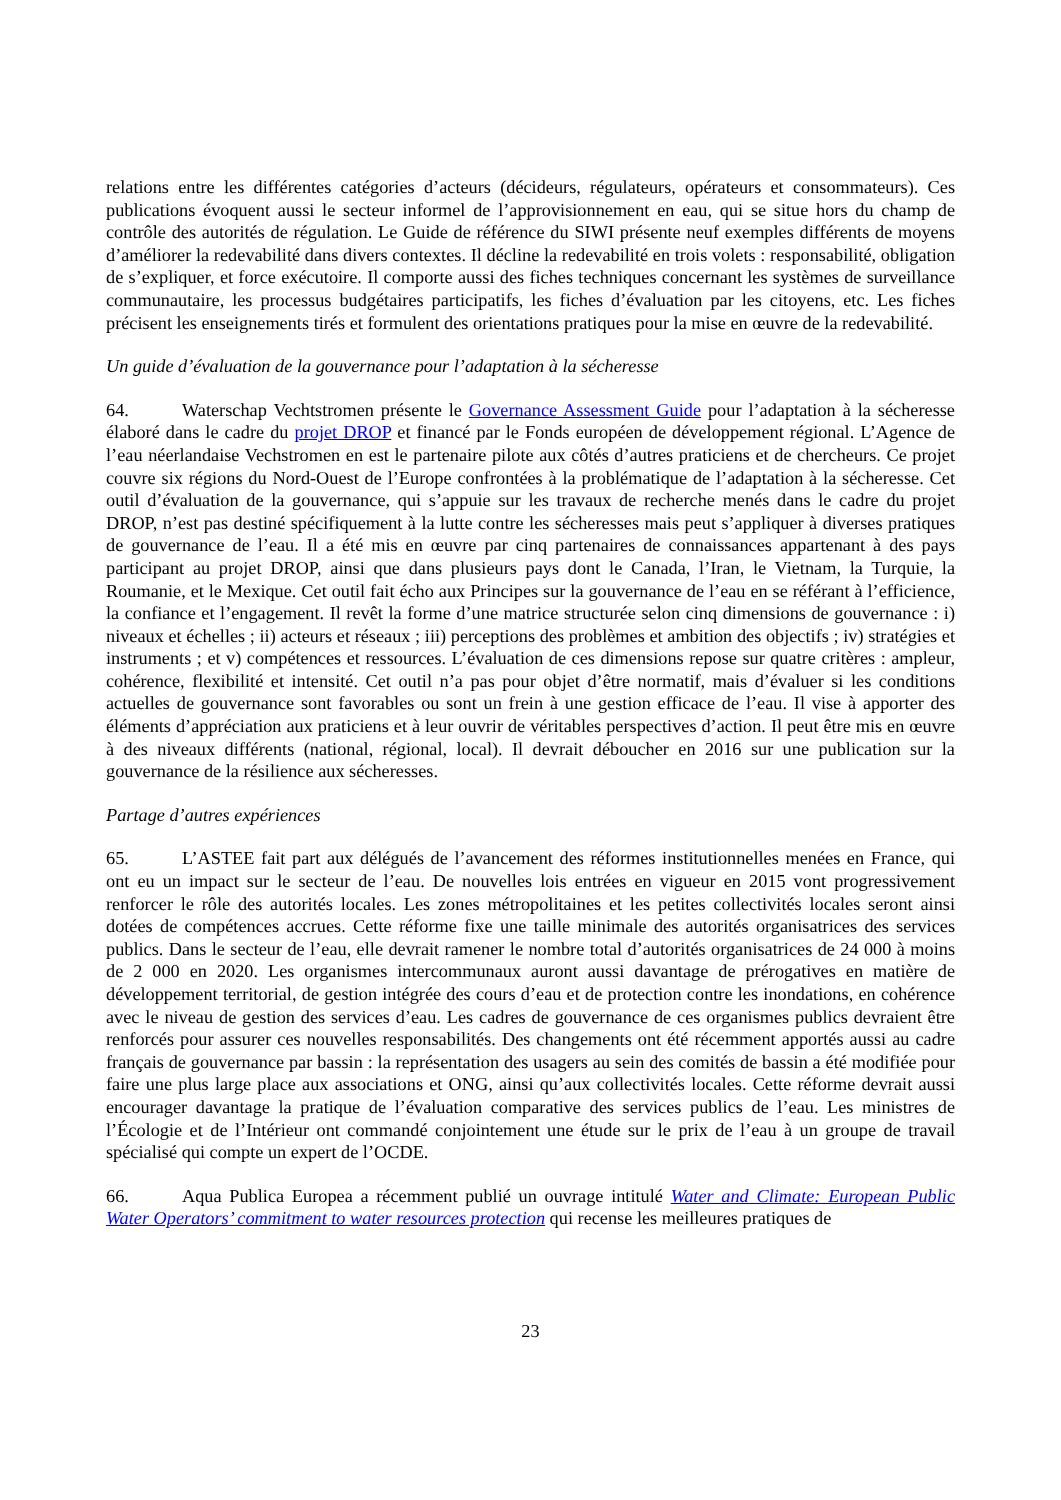relations entre les différentes catégories d’acteurs (décideurs, régulateurs, opérateurs et consommateurs). Ces publications évoquent aussi le secteur informel de l’approvisionnement en eau, qui se situe hors du champ de contrôle des autorités de régulation. Le Guide de référence du SIWI présente neuf exemples différents de moyens d’améliorer la redevabilité dans divers contextes. Il décline la redevabilité en trois volets : responsabilité, obligation de s’expliquer, et force exécutoire. Il comporte aussi des fiches techniques concernant les systèmes de surveillance communautaire, les processus budgétaires participatifs, les fiches d’évaluation par les citoyens, etc. Les fiches précisent les enseignements tirés et formulent des orientations pratiques pour la mise en œuvre de la redevabilité.
Un guide d’évaluation de la gouvernance pour l’adaptation à la sécheresse
64. Waterschap Vechtstromen présente le Governance Assessment Guide pour l’adaptation à la sécheresse élaboré dans le cadre du projet DROP et financé par le Fonds européen de développement régional. L’Agence de l’eau néerlandaise Vechstromen en est le partenaire pilote aux côtés d’autres praticiens et de chercheurs. Ce projet couvre six régions du Nord-Ouest de l’Europe confrontées à la problématique de l’adaptation à la sécheresse. Cet outil d’évaluation de la gouvernance, qui s’appuie sur les travaux de recherche menés dans le cadre du projet DROP, n’est pas destiné spécifiquement à la lutte contre les sécheresses mais peut s’appliquer à diverses pratiques de gouvernance de l’eau. Il a été mis en œuvre par cinq partenaires de connaissances appartenant à des pays participant au projet DROP, ainsi que dans plusieurs pays dont le Canada, l’Iran, le Vietnam, la Turquie, la Roumanie, et le Mexique. Cet outil fait écho aux Principes sur la gouvernance de l’eau en se référant à l’efficience, la confiance et l’engagement. Il revêt la forme d’une matrice structurée selon cinq dimensions de gouvernance : i) niveaux et échelles ; ii) acteurs et réseaux ; iii) perceptions des problèmes et ambition des objectifs ; iv) stratégies et instruments ; et v) compétences et ressources. L’évaluation de ces dimensions repose sur quatre critères : ampleur, cohérence, flexibilité et intensité. Cet outil n’a pas pour objet d’être normatif, mais d’évaluer si les conditions actuelles de gouvernance sont favorables ou sont un frein à une gestion efficace de l’eau. Il vise à apporter des éléments d’appréciation aux praticiens et à leur ouvrir de véritables perspectives d’action. Il peut être mis en œuvre à des niveaux différents (national, régional, local). Il devrait déboucher en 2016 sur une publication sur la gouvernance de la résilience aux sécheresses.
Partage d’autres expériences
65. L’ASTEE fait part aux délégués de l’avancement des réformes institutionnelles menées en France, qui ont eu un impact sur le secteur de l’eau. De nouvelles lois entrées en vigueur en 2015 vont progressivement renforcer le rôle des autorités locales. Les zones métropolitaines et les petites collectivités locales seront ainsi dotées de compétences accrues. Cette réforme fixe une taille minimale des autorités organisatrices des services publics. Dans le secteur de l’eau, elle devrait ramener le nombre total d’autorités organisatrices de 24 000 à moins de 2 000 en 2020. Les organismes intercommunaux auront aussi davantage de prérogatives en matière de développement territorial, de gestion intégrée des cours d’eau et de protection contre les inondations, en cohérence avec le niveau de gestion des services d’eau. Les cadres de gouvernance de ces organismes publics devraient être renforcés pour assurer ces nouvelles responsabilités. Des changements ont été récemment apportés aussi au cadre français de gouvernance par bassin : la représentation des usagers au sein des comités de bassin a été modifiée pour faire une plus large place aux associations et ONG, ainsi qu’aux collectivités locales. Cette réforme devrait aussi encourager davantage la pratique de l’évaluation comparative des services publics de l’eau. Les ministres de l’Écologie et de l’Intérieur ont commandé conjointement une étude sur le prix de l’eau à un groupe de travail spécialisé qui compte un expert de l’OCDE.
66. Aqua Publica Europea a récemment publié un ouvrage intitulé Water and Climate: European Public Water Operators’ commitment to water resources protection qui recense les meilleures pratiques de
23